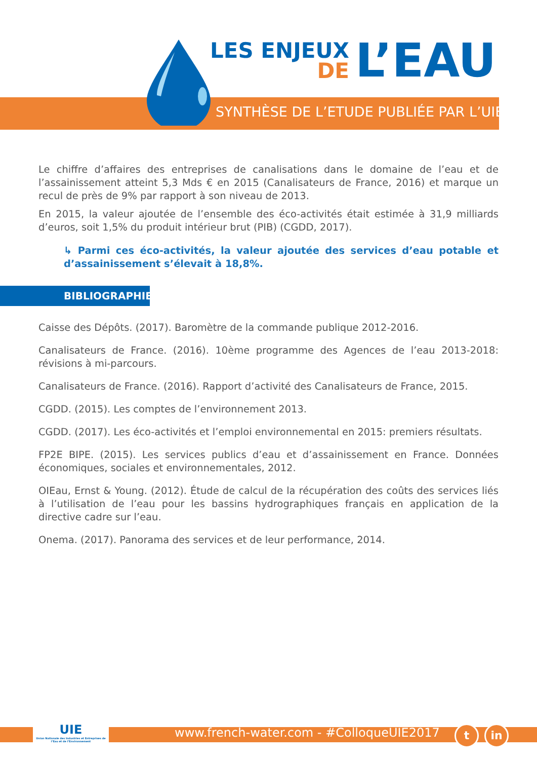LES ENJEUX
DE
L’EAU
SYNTHÈSE DE L’ETUDE PUBLIÉE PAR L’UIE
Le chiffre d’affaires des entreprises de canalisations dans le domaine de l’eau et de l’assainissement atteint 5,3 Mds € en 2015 (Canalisateurs de France, 2016) et marque un recul de près de 9% par rapport à son niveau de 2013.
En 2015, la valeur ajoutée de l’ensemble des éco-activités était estimée à 31,9 milliards d’euros, soit 1,5% du produit intérieur brut (PIB) (CGDD, 2017).
↳ Parmi ces éco-activités, la valeur ajoutée des services d’eau potable et d’assainissement s’élevait à 18,8%.
BIBLIOGRAPHIE
Caisse des Dépôts. (2017). Baromètre de la commande publique 2012-2016.
Canalisateurs de France. (2016). 10ème programme des Agences de l’eau 2013-2018: révisions à mi-parcours.
Canalisateurs de France. (2016). Rapport d’activité des Canalisateurs de France, 2015.
CGDD. (2015). Les comptes de l’environnement 2013.
CGDD. (2017). Les éco-activités et l’emploi environnemental en 2015: premiers résultats.
FP2E BIPE. (2015). Les services publics d’eau et d’assainissement en France. Données économiques, sociales et environnementales, 2012.
OIEau, Ernst & Young. (2012). Étude de calcul de la récupération des coûts des services liés à l’utilisation de l’eau pour les bassins hydrographiques français en application de la directive cadre sur l’eau.
Onema. (2017). Panorama des services et de leur performance, 2014.
UIE
Union Nationale des Industries et Entreprises de l’Eau et de l’Environnement
www.french-water.com - #ColloqueUIE2017
t in